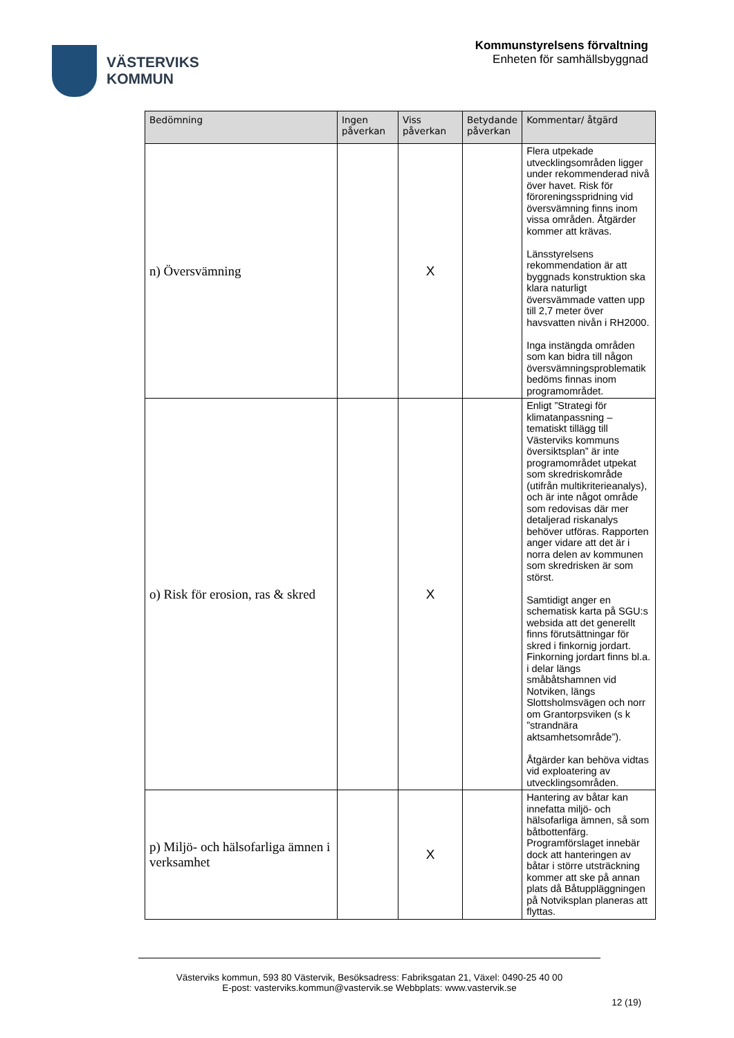VÄSTERVIKS
KOMMUN
Kommunstyrelsens förvaltning
Enheten för samhällsbyggnad
| Bedömning | Ingen påverkan | Viss påverkan | Betydande påverkan | Kommentar/ åtgärd |
| --- | --- | --- | --- | --- |
| n) Översvämning | | X | | Flera utpekade utvecklingsområden ligger under rekommenderad nivå över havet. Risk för föroreningsspridning vid översvämning finns inom vissa områden. Åtgärder kommer att krävas. Länsstyrelsens rekommendation är att byggnads konstruktion ska klara naturligt översvämmade vatten upp till 2,7 meter över havsvatten nivån i RH2000. Inga instängda områden som kan bidra till någon översvämningsproblematik bedöms finnas inom programområdet. |
| o) Risk för erosion, ras & skred | | X | | Enligt ”Strategi för klimatanpassning – tematiskt tillägg till Västerviks kommuns översiktsplan” är inte programområdet utpekat som skredriskområde (utifrån multikriterieanalys), och är inte något område som redovisas där mer detaljerad riskanalys behöver utföras. Rapporten anger vidare att det är i norra delen av kommunen som skredrisken är som störst. Samtidigt anger en schematisk karta på SGU:s websida att det generellt finns förutsättningar för skred i finkornig jordart. Finkorning jordart finns bl.a. i delar längs småbåtshamnen vid Notviken, längs Slottsholmsvägen och norr om Grantorpsviken (s k ”strandnära aktsamhetsområde”). Åtgärder kan behöva vidtas vid exploatering av utvecklingsområden. |
| p) Miljö- och hälsofarliga ämnen i verksamhet | | X | | Hantering av båtar kan innefatta miljö- och hälsofarliga ämnen, så som båtbottenfärg. Programförslaget innebär dock att hanteringen av båtar i större utsträckning kommer att ske på annan plats då Båtupplägg­ningen på Notviksplan planeras att flyttas. |
Västerviks kommun, 593 80 Västervik, Besöksadress: Fabriksgatan 21, Växel: 0490-25 40 00
E-post: vasterviks.kommun@vastervik.se Webbplats: www.vastervik.se
12 (19)